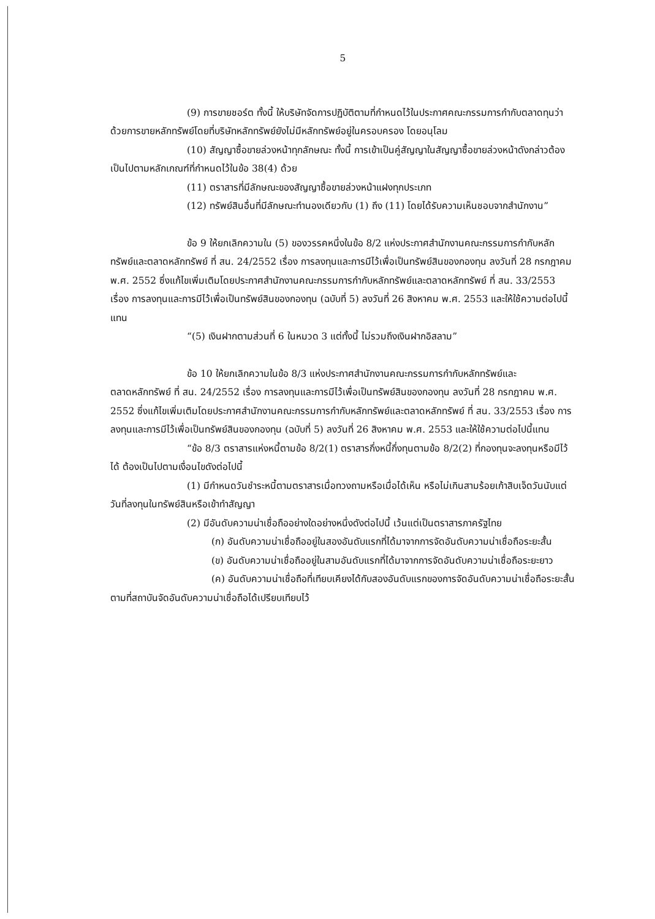5
(9) การขายชอร์ต ทั้งนี้ ให้บริษัทจัดการปฏิบัติตามที่กำหนดไว้ในประกาศคณะกรรมการกำกับตลาดทุนว่าด้วยการขายหลักทรัพย์โดยที่บริษัทหลักทรัพย์ยังไม่มีหลักทรัพย์อยู่ในครอบครอง โดยอนุโลม
(10) สัญญาซื้อขายล่วงหน้าทุกลักษณะ ทั้งนี้ การเข้าเป็นคู่สัญญาในสัญญาซื้อขายล่วงหน้าดังกล่าวต้องเป็นไปตามหลักเกณฑ์ที่กำหนดไว้ในข้อ 38(4) ด้วย
(11) ตราสารที่มีลักษณะของสัญญาซื้อขายล่วงหน้าแฝงทุกประเภท
(12) ทรัพย์สินอื่นที่มีลักษณะทำนองเดียวกับ (1) ถึง (11) โดยได้รับความเห็นชอบจากสำนักงาน”
ข้อ 9 ให้ยกเลิกความใน (5) ของวรรคหนึ่งในข้อ 8/2 แห่งประกาศสำนักงานคณะกรรมการกำกับหลักทรัพย์และตลาดหลักทรัพย์ ที่ สน. 24/2552 เรื่อง การลงทุนและการมีไว้เพื่อเป็นทรัพย์สินของกองทุน ลงวันที่ 28 กรกฎาคม พ.ศ. 2552 ซึ่งแก้ไขเพิ่มเติมโดยประกาศสำนักงานคณะกรรมการกำกับหลักทรัพย์และตลาดหลักทรัพย์ ที่ สน. 33/2553 เรื่อง การลงทุนและการมีไว้เพื่อเป็นทรัพย์สินของกองทุน (ฉบับที่ 5) ลงวันที่ 26 สิงหาคม พ.ศ. 2553 และให้ใช้ความต่อไปนี้แทน
“(5) เงินฝากตามส่วนที่ 6 ในหมวด 3 แต่ทั้งนี้ ไม่รวมถึงเงินฝากอิสลาม”
ข้อ 10 ให้ยกเลิกความในข้อ 8/3 แห่งประกาศสำนักงานคณะกรรมการกำกับหลักทรัพย์และตลาดหลักทรัพย์ ที่ สน. 24/2552 เรื่อง การลงทุนและการมีไว้เพื่อเป็นทรัพย์สินของกองทุน ลงวันที่ 28 กรกฎาคม พ.ศ. 2552 ซึ่งแก้ไขเพิ่มเติมโดยประกาศสำนักงานคณะกรรมการกำกับหลักทรัพย์และตลาดหลักทรัพย์ ที่ สน. 33/2553 เรื่อง การลงทุนและการมีไว้เพื่อเป็นทรัพย์สินของกองทุน (ฉบับที่ 5) ลงวันที่ 26 สิงหาคม พ.ศ. 2553 และให้ใช้ความต่อไปนี้แทน
“ข้อ 8/3 ตราสารแห่งหนี้ตามข้อ 8/2(1) ตราสารกึ่งหนี้กึ่งทุนตามข้อ 8/2(2) ที่กองทุนจะลงทุนหรือมีไว้ได้ ต้องเป็นไปตามเงื่อนไขดังต่อไปนี้
(1) มีกำหนดวันชำระหนี้ตามตราสารเมื่อทวงถามหรือเมื่อได้เห็น หรือไม่เกินสามร้อยเก้าสิบเจ็ดวันนับแต่วันที่ลงทุนในทรัพย์สินหรือเข้าทำสัญญา
(2) มีอันดับความน่าเชื่อถืออย่างใดอย่างหนึ่งดังต่อไปนี้ เว้นแต่เป็นตราสารภาครัฐไทย
(ก) อันดับความน่าเชื่อถืออยู่ในสองอันดับแรกที่ได้มาจากการจัดอันดับความน่าเชื่อถือระยะสั้น
(ข) อันดับความน่าเชื่อถืออยู่ในสามอันดับแรกที่ได้มาจากการจัดอันดับความน่าเชื่อถือระยะยาว
(ค) อันดับความน่าเชื่อถือที่เทียบเคียงได้กับสองอันดับแรกของการจัดอันดับความน่าเชื่อถือระยะสั้นตามที่สถาบันจัดอันดับความน่าเชื่อถือได้เปรียบเทียบไว้